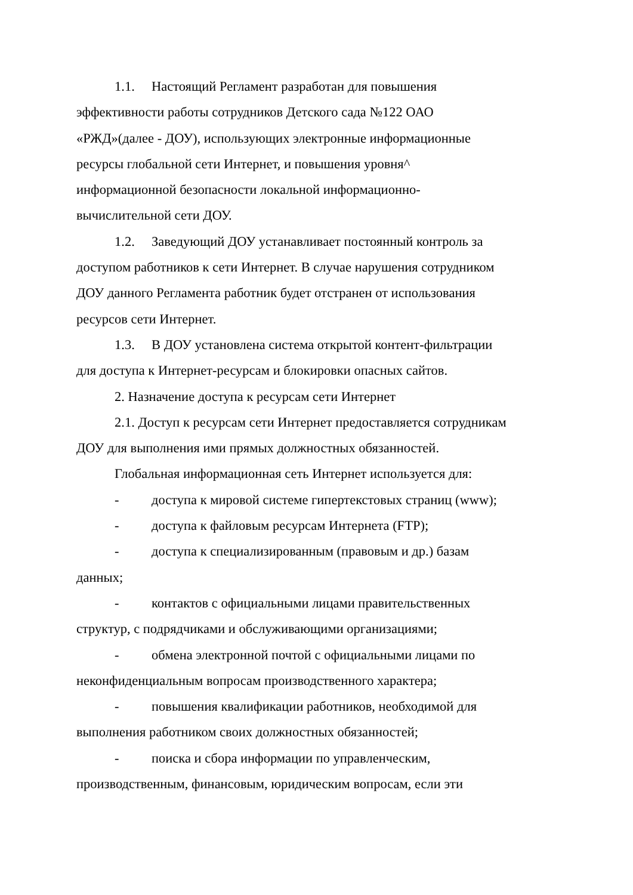1.1. Настоящий Регламент разработан для повышения
эффективности работы сотрудников Детского сада №122 ОАО
«РЖД»(далее - ДОУ), использующих электронные информационные
ресурсы глобальной сети Интернет, и повышения уровня^
информационной безопасности локальной информационно-
вычислительной сети ДОУ.
1.2. Заведующий ДОУ устанавливает постоянный контроль за
доступом работников к сети Интернет. В случае нарушения сотрудником
ДОУ данного Регламента работник будет отстранен от использования
ресурсов сети Интернет.
1.3. В ДОУ установлена система открытой контент-фильтрации
для доступа к Интернет-ресурсам и блокировки опасных сайтов.
2. Назначение доступа к ресурсам сети Интернет
2.1. Доступ к ресурсам сети Интернет предоставляется сотрудникам
ДОУ для выполнения ими прямых должностных обязанностей.
Глобальная информационная сеть Интернет используется для:
- доступа к мировой системе гипертекстовых страниц (www);
- доступа к файловым ресурсам Интернета (FTP);
- доступа к специализированным (правовым и др.) базам
данных;
- контактов с официальными лицами правительственных
структур, с подрядчиками и обслуживающими организациями;
- обмена электронной почтой с официальными лицами по
неконфиденциальным вопросам производственного характера;
- повышения квалификации работников, необходимой для
выполнения работником своих должностных обязанностей;
- поиска и сбора информации по управленческим,
производственным, финансовым, юридическим вопросам, если эти